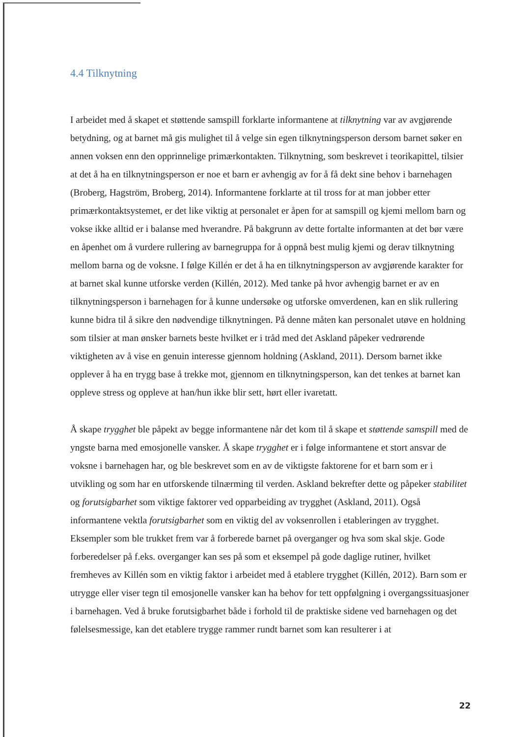4.4 Tilknytning
I arbeidet med å skapet et støttende samspill forklarte informantene at tilknytning var av avgjørende betydning, og at barnet må gis mulighet til å velge sin egen tilknytningsperson dersom barnet søker en annen voksen enn den opprinnelige primærkontakten. Tilknytning, som beskrevet i teorikapittel, tilsier at det å ha en tilknytningsperson er noe et barn er avhengig av for å få dekt sine behov i barnehagen (Broberg, Hagström, Broberg, 2014). Informantene forklarte at til tross for at man jobber etter primærkontaktsystemet, er det like viktig at personalet er åpen for at samspill og kjemi mellom barn og vokse ikke alltid er i balanse med hverandre. På bakgrunn av dette fortalte informanten at det bør være en åpenhet om å vurdere rullering av barnegruppa for å oppnå best mulig kjemi og derav tilknytning mellom barna og de voksne. I følge Killén er det å ha en tilknytningsperson av avgjørende karakter for at barnet skal kunne utforske verden (Killén, 2012). Med tanke på hvor avhengig barnet er av en tilknytningsperson i barnehagen for å kunne undersøke og utforske omverdenen, kan en slik rullering kunne bidra til å sikre den nødvendige tilknytningen. På denne måten kan personalet utøve en holdning som tilsier at man ønsker barnets beste hvilket er i tråd med det Askland påpeker vedrørende viktigheten av å vise en genuin interesse gjennom holdning (Askland, 2011). Dersom barnet ikke opplever å ha en trygg base å trekke mot, gjennom en tilknytningsperson, kan det tenkes at barnet kan oppleve stress og oppleve at han/hun ikke blir sett, hørt eller ivaretatt.
Å skape trygghet ble påpekt av begge informantene når det kom til å skape et støttende samspill med de yngste barna med emosjonelle vansker. Å skape trygghet er i følge informantene et stort ansvar de voksne i barnehagen har, og ble beskrevet som en av de viktigste faktorene for et barn som er i utvikling og som har en utforskende tilnærming til verden. Askland bekrefter dette og påpeker stabilitet og forutsigbarhet som viktige faktorer ved opparbeiding av trygghet (Askland, 2011). Også informantene vektla forutsigbarhet som en viktig del av voksenrollen i etableringen av trygghet. Eksempler som ble trukket frem var å forberede barnet på overganger og hva som skal skje. Gode forberedelser på f.eks. overganger kan ses på som et eksempel på gode daglige rutiner, hvilket fremheves av Killén som en viktig faktor i arbeidet med å etablere trygghet (Killén, 2012). Barn som er utrygge eller viser tegn til emosjonelle vansker kan ha behov for tett oppfølgning i overgangssituasjoner i barnehagen. Ved å bruke forutsigbarhet både i forhold til de praktiske sidene ved barnehagen og det følelsesmessige, kan det etablere trygge rammer rundt barnet som kan resulterer i at
22